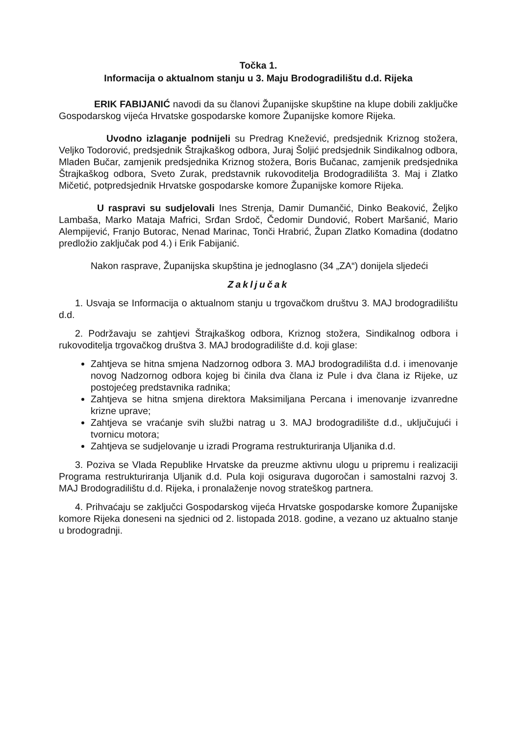Točka 1.
Informacija o aktualnom stanju u 3. Maju Brodogradilištu d.d. Rijeka
ERIK FABIJANIĆ navodi da su članovi Županijske skupštine na klupe dobili zaključke Gospodarskog vijeća Hrvatske gospodarske komore Županijske komore Rijeka.
Uvodno izlaganje podnijeli su Predrag Knežević, predsjednik Kriznog stožera, Veljko Todorović, predsjednik Štrajkaškog odbora, Juraj Šoljić predsjednik Sindikalnog odbora, Mladen Bučar, zamjenik predsjednika Kriznog stožera, Boris Bučanac, zamjenik predsjednika Štrajkaškog odbora, Sveto Zurak, predstavnik rukovoditelja Brodogradilišta 3. Maj i Zlatko Mičetić, potpredsjednik Hrvatske gospodarske komore Županijske komore Rijeka.
U raspravi su sudjelovali Ines Strenja, Damir Dumančić, Dinko Beaković, Željko Lambaša, Marko Mataja Mafrici, Srđan Srdoč, Čedomir Dundović, Robert Maršanić, Mario Alempijević, Franjo Butorac, Nenad Marinac, Tonči Hrabrić, Župan Zlatko Komadina (dodatno predložio zaključak pod 4.) i Erik Fabijanić.
Nakon rasprave, Županijska skupština je jednoglasno (34 „ZA“) donijela sljedeći
Zaključak
1. Usvaja se Informacija o aktualnom stanju u trgovačkom društvu 3. MAJ brodogradilištu d.d.
2. Podržavaju se zahtjevi Štrajkaškog odbora, Kriznog stožera, Sindikalnog odbora i rukovoditelja trgovačkog društva 3. MAJ brodogradilište d.d. koji glase:
Zahtjeva se hitna smjena Nadzornog odbora 3. MAJ brodogradilišta d.d. i imenovanje novog Nadzornog odbora kojeg bi činila dva člana iz Pule i dva člana iz Rijeke, uz postojećeg predstavnika radnika;
Zahtjeva se hitna smjena direktora Maksimiljana Percana i imenovanje izvanredne krizne uprave;
Zahtjeva se vraćanje svih službi natrag u 3. MAJ brodogradilište d.d., uključujući i tvornicu motora;
Zahtjeva se sudjelovanje u izradi Programa restrukturiranja Uljanika d.d.
3. Poziva se Vlada Republike Hrvatske da preuzme aktivnu ulogu u pripremu i realizaciji Programa restrukturiranja Uljanik d.d. Pula koji osigurava dugoročan i samostalni razvoj 3. MAJ Brodogradilištu d.d. Rijeka, i pronalaženje novog strateškog partnera.
4. Prihvaćaju se zaključci Gospodarskog vijeća Hrvatske gospodarske komore Županijske komore Rijeka doneseni na sjednici od 2. listopada 2018. godine, a vezano uz aktualno stanje u brodogradnji.